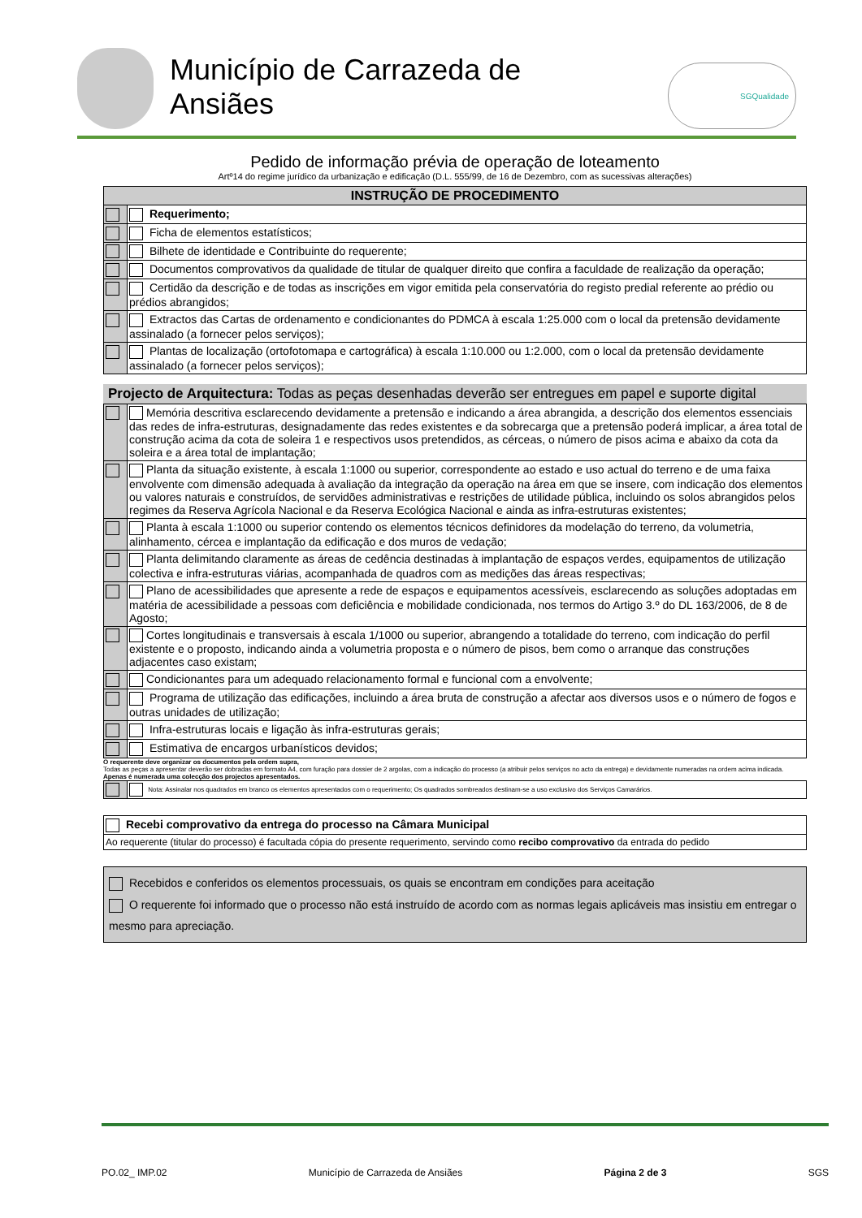Município de Carrazeda de Ansiães
SGQualidade
Pedido de informação prévia de operação de loteamento
Artº14 do regime jurídico da urbanização e edificação (D.L. 555/99, de 16 de Dezembro, com as sucessivas alterações)
| INSTRUÇÃO DE PROCEDIMENTO | |
| | Requerimento; |
| | Ficha de elementos estatísticos; |
| | Bilhete de identidade e Contribuinte do requerente; |
| | Documentos comprovativos da qualidade de titular de qualquer direito que confira a faculdade de realização da operação; |
| | Certidão da descrição e de todas as inscrições em vigor emitida pela conservatória do registo predial referente ao prédio ou prédios abrangidos; |
| | Extractos das Cartas de ordenamento e condicionantes do PDMCA à escala 1:25.000 com o local da pretensão devidamente assinalado (a fornecer pelos serviços); |
| | Plantas de localização (ortofotomapa e cartográfica) à escala 1:10.000 ou 1:2.000, com o local da pretensão devidamente assinalado (a fornecer pelos serviços); |
Projecto de Arquitectura: Todas as peças desenhadas deverão ser entregues em papel e suporte digital
| | Memória descritiva esclarecendo devidamente a pretensão e indicando a área abrangida, a descrição dos elementos essenciais das redes de infra-estruturas, designadamente das redes existentes e da sobrecarga que a pretensão poderá implicar, a área total de construção acima da cota de soleira 1 e respectivos usos pretendidos, as cérceas, o número de pisos acima e abaixo da cota da soleira e a área total de implantação; |
| | Planta da situação existente, à escala 1:1000 ou superior, correspondente ao estado e uso actual do terreno e de uma faixa envolvente com dimensão adequada à avaliação da integração da operação na área em que se insere, com indicação dos elementos ou valores naturais e construídos, de servidões administrativas e restrições de utilidade pública, incluindo os solos abrangidos pelos regimes da Reserva Agrícola Nacional e da Reserva Ecológica Nacional e ainda as infra-estruturas existentes; |
| | Planta à escala 1:1000 ou superior contendo os elementos técnicos definidores da modelação do terreno, da volumetria, alinhamento, cércea e implantação da edificação e dos muros de vedação; |
| | Planta delimitando claramente as áreas de cedência destinadas à implantação de espaços verdes, equipamentos de utilização colectiva e infra-estruturas viárias, acompanhada de quadros com as medições das áreas respectivas; |
| | Plano de acessibilidades que apresente a rede de espaços e equipamentos acessíveis, esclarecendo as soluções adoptadas em matéria de acessibilidade a pessoas com deficiência e mobilidade condicionada, nos termos do Artigo 3.º do DL 163/2006, de 8 de Agosto; |
| | Cortes longitudinais e transversais à escala 1/1000 ou superior, abrangendo a totalidade do terreno, com indicação do perfil existente e o proposto, indicando ainda a volumetria proposta e o número de pisos, bem como o arranque das construções adjacentes caso existam; |
| | Condicionantes para um adequado relacionamento formal e funcional com a envolvente; |
| | Programa de utilização das edificações, incluindo a área bruta de construção a afectar aos diversos usos e o número de fogos e outras unidades de utilização; |
| | Infra-estruturas locais e ligação às infra-estruturas gerais; |
| | Estimativa de encargos urbanísticos devidos; |
O requerente deve organizar os documentos pela ordem supra,
Todas as peças a apresentar deverão ser dobradas em formato A4, com furação para dossier de 2 argolas, com a indicação do processo (a atribuir pelos serviços no acto da entrega) e devidamente numeradas na ordem acima indicada.
Apenas é numerada uma colecção dos projectos apresentados.
| | Nota: Assinalar nos quadrados em branco os elementos apresentados com o requerimento; Os quadrados sombreados destinam-se a uso exclusivo dos Serviços Camarários. |
| Recebi comprovativo da entrega do processo na Câmara Municipal |
| Ao requerente (titular do processo) é facultada cópia do presente requerimento, servindo como recibo comprovativo da entrada do pedido |
| Recebidos e conferidos os elementos processuais, os quais se encontram em condições para aceitação O requerente foi informado que o processo não está instruído de acordo com as normas legais aplicáveis mas insistiu em entregar o mesmo para apreciação. |
PO.02_ IMP.02 Município de Carrazeda de Ansiães Página 2 de 3 SGS